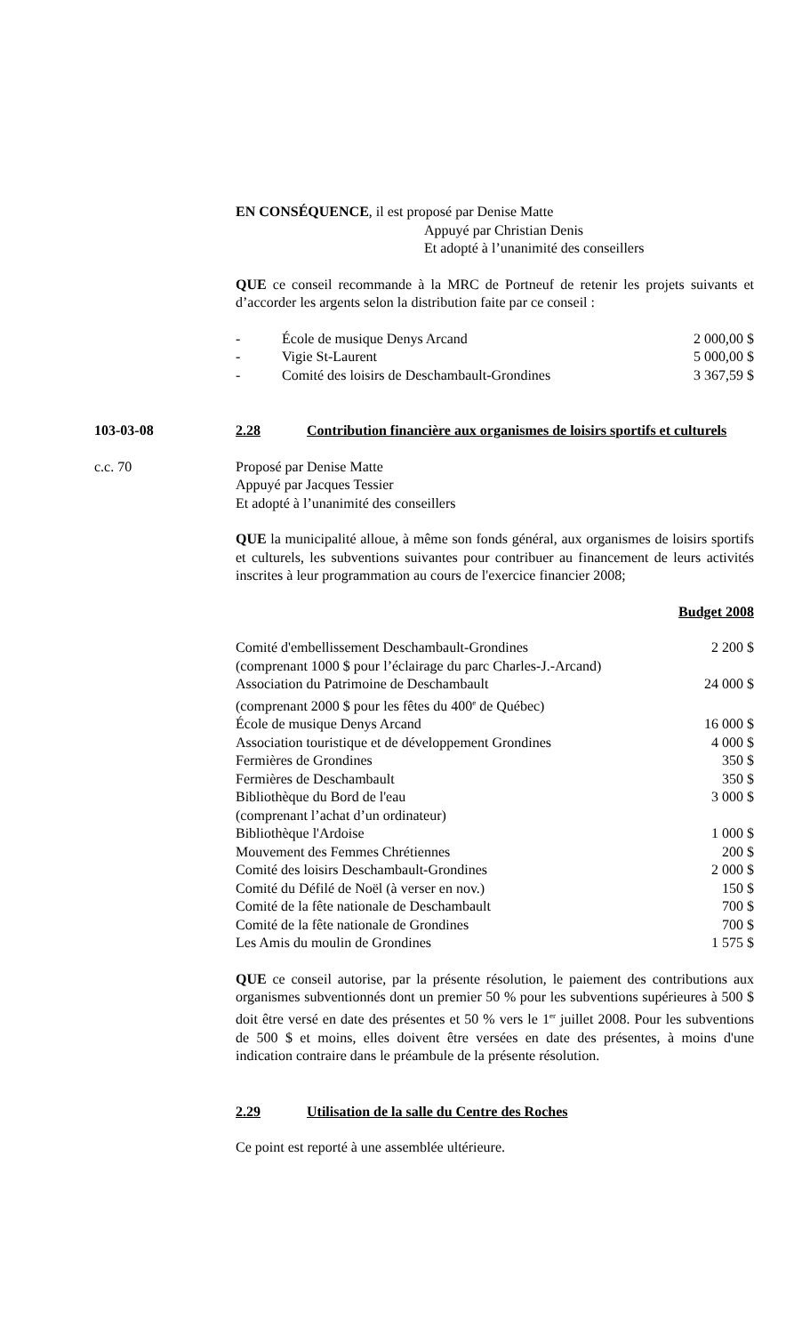EN CONSÉQUENCE, il est proposé par Denise Matte
Appuyé par Christian Denis
Et adopté à l’unanimité des conseillers
QUE ce conseil recommande à la MRC de Portneuf de retenir les projets suivants et d’accorder les argents selon la distribution faite par ce conseil :
| - | École de musique Denys Arcand | 2 000,00 $ |
| - | Vigie St-Laurent | 5 000,00 $ |
| - | Comité des loisirs de Deschambault-Grondines | 3 367,59 $ |
103-03-08 2.28 Contribution financière aux organismes de loisirs sportifs et culturels
c.c. 70 Proposé par Denise Matte
Appuyé par Jacques Tessier
Et adopté à l’unanimité des conseillers
QUE la municipalité alloue, à même son fonds général, aux organismes de loisirs sportifs et culturels, les subventions suivantes pour contribuer au financement de leurs activités inscrites à leur programmation au cours de l'exercice financier 2008;
Budget 2008
| Comité d'embellissement Deschambault-Grondines | 2 200 $ |
| (comprenant 1000 $ pour l’éclairage du parc Charles-J.-Arcand) | |
| Association du Patrimoine de Deschambault | 24 000 $ |
| (comprenant 2000 $ pour les fêtes du 400<sup>e</sup> de Québec) | |
| École de musique Denys Arcand | 16 000 $ |
| Association touristique et de développement Grondines | 4 000 $ |
| Fermières de Grondines | 350 $ |
| Fermières de Deschambault | 350 $ |
| Bibliothèque du Bord de l'eau | 3 000 $ |
| (comprenant l’achat d’un ordinateur) | |
| Bibliothèque l'Ardoise | 1 000 $ |
| Mouvement des Femmes Chrétiennes | 200 $ |
| Comité des loisirs Deschambault-Grondines | 2 000 $ |
| Comité du Défilé de Noël (à verser en nov.) | 150 $ |
| Comité de la fête nationale de Deschambault | 700 $ |
| Comité de la fête nationale de Grondines | 700 $ |
| Les Amis du moulin de Grondines | 1 575 $ |
QUE ce conseil autorise, par la présente résolution, le paiement des contributions aux organismes subventionnés dont un premier 50 % pour les subventions supérieures à 500 $ doit être versé en date des présentes et 50 % vers le 1<sup>er</sup> juillet 2008. Pour les subventions de 500 $ et moins, elles doivent être versées en date des présentes, à moins d'une indication contraire dans le préambule de la présente résolution.
2.29 Utilisation de la salle du Centre des Roches
Ce point est reporté à une assemblée ultérieure.